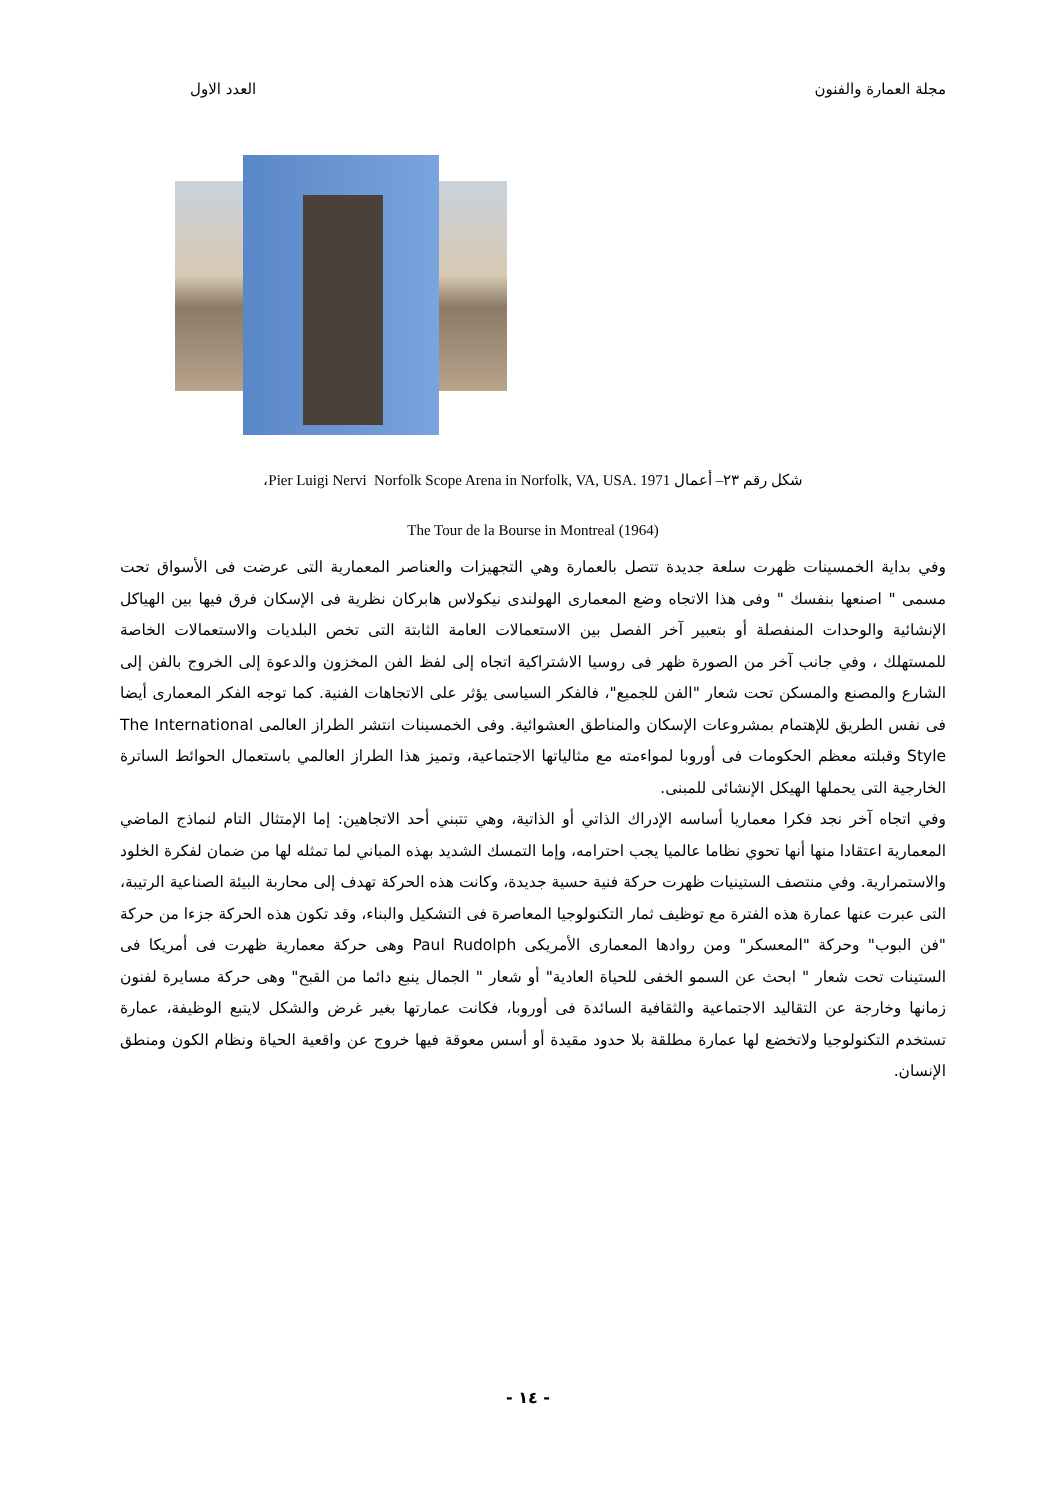مجلة العمارة والفنون العدد الاول
شكل رقم ٢٣– أعمال Pier Luigi Nervi Norfolk Scope Arena in Norfolk, VA, USA. 1971،
The Tour de la Bourse in Montreal (1964)
وفي بداية الخمسينات ظهرت سلعة جديدة تتصل بالعمارة وهي التجهيزات والعناصر المعمارية التى عرضت فى الأسواق تحت مسمى " اصنعها بنفسك " وفى هذا الاتجاه وضع المعمارى الهولندى نيكولاس هابركان نظرية فى الإسكان فرق فيها بين الهياكل الإنشائية والوحدات المنفصلة أو بتعبير آخر الفصل بين الاستعمالات العامة الثابتة التى تخص البلديات والاستعمالات الخاصة للمستهلك ، وفي جانب آخر من الصورة ظهر فى روسيا الاشتراكية اتجاه إلى لفظ الفن المخزون والدعوة إلى الخروج بالفن إلى الشارع والمصنع والمسكن تحت شعار "الفن للجميع"، فالفكر السياسى يؤثر على الاتجاهات الفنية. كما توجه الفكر المعمارى أيضا فى نفس الطريق للإهتمام بمشروعات الإسكان والمناطق العشوائية. وفى الخمسينات انتشر الطراز العالمى The International Style وقبلته معظم الحكومات فى أوروبا لمواءمته مع مثالياتها الاجتماعية، وتميز هذا الطراز العالمي باستعمال الحوائط الساترة الخارجية التى يحملها الهيكل الإنشائى للمبنى.
وفي اتجاه آخر نجد فكرا معماريا أساسه الإدراك الذاتي أو الذاتية، وهي تتبني أحد الاتجاهين: إما الإمتثال التام لنماذج الماضي المعمارية اعتقادا منها أنها تحوي نظاما عالميا يجب احترامه، وإما التمسك الشديد بهذه المباني لما تمثله لها من ضمان لفكرة الخلود والاستمرارية. وفي منتصف الستينيات ظهرت حركة فنية حسية جديدة، وكانت هذه الحركة تهدف إلى محاربة البيئة الصناعية الرتيبة، التى عبرت عنها عمارة هذه الفترة مع توظيف ثمار التكنولوجيا المعاصرة فى التشكيل والبناء، وقد تكون هذه الحركة جزءا من حركة "فن البوب" وحركة "المعسكر" ومن روادها المعمارى الأمريكى Paul Rudolph وهى حركة معمارية ظهرت فى أمريكا فى الستينات تحت شعار " ابحث عن السمو الخفى للحياة العادية" أو شعار " الجمال ينبع دائما من القبح" وهى حركة مسايرة لفنون زمانها وخارجة عن التقاليد الاجتماعية والثقافية السائدة فى أوروبا، فكانت عمارتها بغير غرض والشكل لايتبع الوظيفة، عمارة تستخدم التكنولوجيا ولاتخضع لها عمارة مطلقة بلا حدود مقيدة أو أسس معوقة فيها خروج عن واقعية الحياة ونظام الكون ومنطق الإنسان.
- ١٤ -